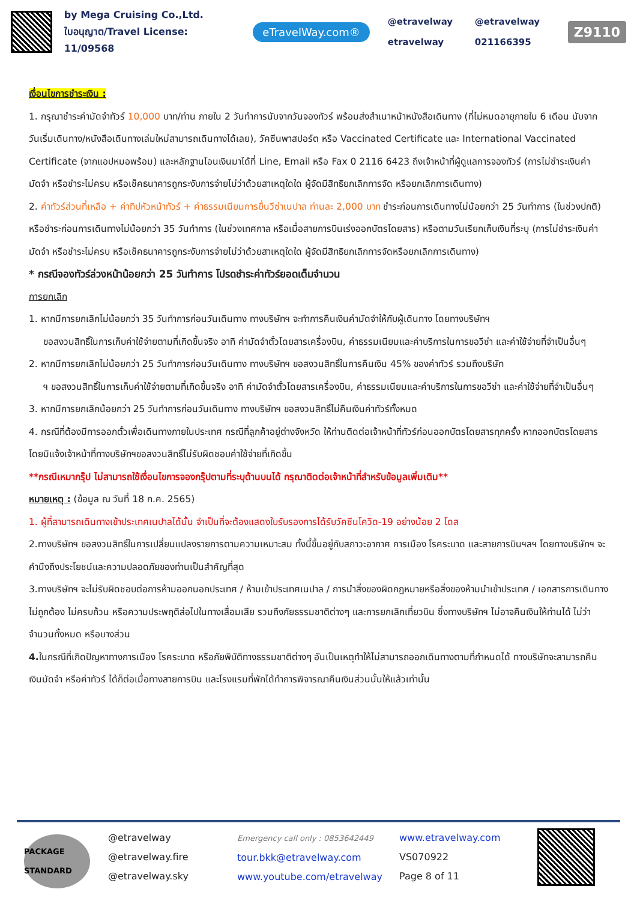by Mega Cruising Co.,Ltd.
ใบอนุญาต/Travel License: 11/09568
eTravelWay.com®
@etravelway @etravelway etravelway 021166395
Z9110
เงื่อนไขการชำระเงิน :
1. กรุณาชำระค่ามัดจำทัวร์ 10,000 บาท/ท่าน ภายใน 2 วันทำการนับจากวันจองทัวร์ พร้อมส่งสำเนาหน้าหนังสือเดินทาง (ที่ไม่หมดอายุภายใน 6 เดือน นับจากวันเริ่มเดินทาง/หนังสือเดินทางเล่มใหม่สามารถเดินทางได้เลย), วัคซีนพาสปอร์ต หรือ Vaccinated Certificate และ International Vaccinated Certificate (จากแอปหมอพร้อม) และหลักฐานโอนเงินมาได้ที่ Line, Email หรือ Fax 0 2116 6423 ถึงเจ้าหน้าที่ผู้ดูแลการจองทัวร์ (การไม่ชำระเงินค่ามัดจำ หรือชำระไม่ครบ หรือเช็คธนาคารถูกระงับการจ่ายไม่ว่าด้วยสาเหตุใดใด ผู้จัดมีสิทธิยกเลิกการจัด หรือยกเลิกการเดินทาง)
2. ค่าทัวร์ส่วนที่เหลือ + ค่าทิปหัวหน้าทัวร์ + ค่าธรรมเนียมการยื่นวีซ่าเนปาล ท่านละ 2,000 บาท ชำระก่อนการเดินทางไม่น้อยกว่า 25 วันทำการ (ในช่วงปกติ) หรือชำระก่อนการเดินทางไม่น้อยกว่า 35 วันทำการ (ในช่วงเทศกาล หรือเมื่อสายการบินเร่งออกบัตรโดยสาร) หรือตามวันเรียกเก็บเงินที่ระบุ (การไม่ชำระเงินค่ามัดจำ หรือชำระไม่ครบ หรือเช็คธนาคารถูกระงับการจ่ายไม่ว่าด้วยสาเหตุใดใด ผู้จัดมีสิทธิยกเลิกการจัดหรือยกเลิกการเดินทาง)
* กรณีจองทัวร์ล่วงหน้าน้อยกว่า 25 วันทำการ โปรดชำระค่าทัวร์ยอดเต็มจำนวน
การยกเลิก
1. หากมีการยกเลิกไม่น้อยกว่า 35 วันทำการก่อนวันเดินทาง ทางบริษัทฯ จะทำการคืนเงินค่ามัดจำให้กับผู้เดินทาง โดยทางบริษัทฯ
ขอสงวนสิทธิ์ในการเก็บค่าใช้จ่ายตามที่เกิดขึ้นจริง อาทิ ค่ามัดจำตั๋วโดยสารเครื่องบิน, ค่าธรรมเนียมและค่าบริการในการขอวีซ่า และค่าใช้จ่ายที่จำเป็นอื่นๆ
2. หากมีการยกเลิกไม่น้อยกว่า 25 วันทำการก่อนวันเดินทาง ทางบริษัทฯ ขอสงวนสิทธิ์ในการคืนเงิน 45% ของค่าทัวร์ รวมถึงบริษัท
ฯ ขอสงวนสิทธิ์ในการเก็บค่าใช้จ่ายตามที่เกิดขึ้นจริง อาทิ ค่ามัดจำตั๋วโดยสารเครื่องบิน, ค่าธรรมเนียมและค่าบริการในการขอวีซ่า และค่าใช้จ่ายที่จำเป็นอื่นๆ
3. หากมีการยกเลิกน้อยกว่า 25 วันทำการก่อนวันเดินทาง ทางบริษัทฯ ขอสงวนสิทธิ์ไม่คืนเงินค่าทัวร์ทั้งหมด
4. กรณีที่ต้องมีการออกตั๋วเพื่อเดินทางภายในประเทศ กรณีที่ลูกค้าอยู่ต่างจังหวัด ให้ท่านติดต่อเจ้าหน้าที่ทัวร์ก่อนออกบัตรโดยสารทุกครั้ง หากออกบัตรโดยสารโดยมิแจ้งเจ้าหน้าที่ทางบริษัทฯขอสงวนสิทธิ์ไม่รับผิดชอบค่าใช้จ่ายที่เกิดขึ้น
**กรณีเหมากรุ๊ป ไม่สามารถใช้เงื่อนไขการจองกรุ๊ปตามที่ระบุด้านบนได้ กรุณาติดต่อเจ้าหน้าที่สำหรับข้อมูลเพิ่มเติม**
หมายเหตุ : (ข้อมูล ณ วันที่ 18 ก.ค. 2565)
1. ผู้ที่สามารถเดินทางเข้าประเทศเนปาลได้นั้น จำเป็นที่จะต้องแสดงใบรับรองการได้รับวัคซีนโควิด-19 อย่างน้อย 2 โดส
2.ทางบริษัทฯ ขอสงวนสิทธิ์ในการเปลี่ยนแปลงรายการตามความเหมาะสม ทั้งนี้ขึ้นอยู่กับสภาวะอากาศ การเมือง โรคระบาด และสายการบินฯลฯ โดยทางบริษัทฯ จะคำนึงถึงประโยชน์และความปลอดภัยของท่านเป็นสำคัญที่สุด
3.ทางบริษัทฯ จะไม่รับผิดชอบต่อการห้ามออกนอกประเทศ / ห้ามเข้าประเทศเนปาล / การนำสิ่งของผิดกฎหมายหรือสิ่งของห้ามนำเข้าประเทศ / เอกสารการเดินทางไม่ถูกต้อง ไม่ครบถ้วน หรือความประพฤติส่อไปในทางเสื่อมเสีย รวมถึงภัยธรรมชาติต่างๆ และการยกเลิกเที่ยวบิน ซึ่งทางบริษัทฯ ไม่อาจคืนเงินให้ท่านได้ ไม่ว่าจำนวนทั้งหมด หรือบางส่วน
4. ในกรณีที่เกิดปัญหาทางการเมือง โรคระบาด หรือภัยพิบัติทางธรรมชาติต่างๆ อันเป็นเหตุทำให้ไม่สามารถออกเดินทางตามที่กำหนดได้ ทางบริษัทจะสามารถคืนเงินมัดจำ หรือค่าทัวร์ ได้ก็ต่อเมื่อทางสายการบิน และโรงแรมที่พักได้ทำการพิจารณาคืนเงินส่วนนั้นให้แล้วเท่านั้น
PACKAGE STANDARD
@etravelway
@etravelway.fire
@etravelway.sky
Emergency call only : 0853642449
tour.bkk@etravelway.com
www.youtube.com/etravelway
www.etravelway.com
VS070922
Page 8 of 11